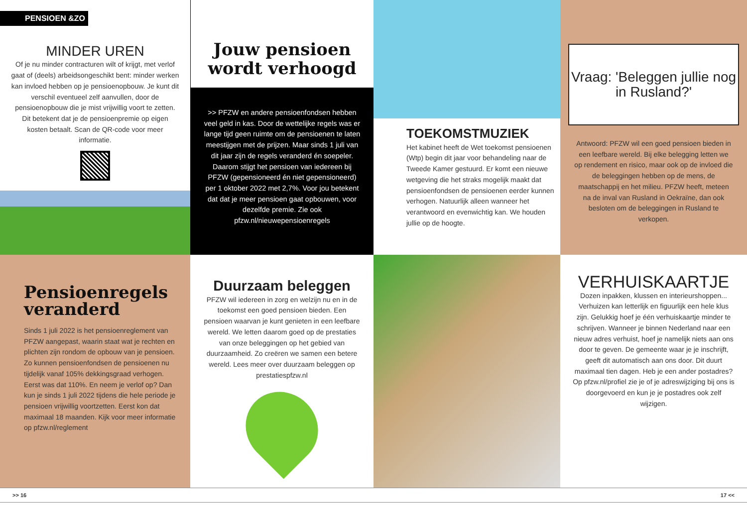PENSIOEN &ZO
MINDER UREN
Of je nu minder contracturen wilt of krijgt, met verlof gaat of (deels) arbeidsongeschikt bent: minder werken kan invloed hebben op je pensioenopbouw. Je kunt dit verschil eventueel zelf aanvullen, door de pensioenopbouw die je mist vrijwillig voort te zetten. Dit betekent dat je de pensioenpremie op eigen kosten betaalt. Scan de QR-code voor meer informatie.
Jouw pensioen wordt verhoogd
>> PFZW en andere pensioenfondsen hebben veel geld in kas. Door de wettelijke regels was er lange tijd geen ruimte om de pensioenen te laten meestijgen met de prijzen. Maar sinds 1 juli van dit jaar zijn de regels veranderd én soepeler. Daarom stijgt het pensioen van iedereen bij PFZW (gepensioneerd én niet gepensioneerd) per 1 oktober 2022 met 2,7%. Voor jou betekent dat dat je meer pensioen gaat opbouwen, voor dezelfde premie. Zie ook pfzw.nl/nieuwepensioenregels
TOEKOMSTMUZIEK
Het kabinet heeft de Wet toekomst pensioenen (Wtp) begin dit jaar voor behandeling naar de Tweede Kamer gestuurd. Er komt een nieuwe wetgeving die het straks mogelijk maakt dat pensioenfondsen de pensioenen eerder kunnen verhogen. Natuurlijk alleen wanneer het verantwoord en evenwichtig kan. We houden jullie op de hoogte.
Vraag: 'Beleggen jullie nog in Rusland?'
Antwoord: PFZW wil een goed pensioen bieden in een leefbare wereld. Bij elke belegging letten we op rendement en risico, maar ook op de invloed die de beleggingen hebben op de mens, de maatschappij en het milieu. PFZW heeft, meteen na de inval van Rusland in Oekraïne, dan ook besloten om de beleggingen in Rusland te verkopen.
Pensioenregels veranderd
Sinds 1 juli 2022 is het pensioenreglement van PFZW aangepast, waarin staat wat je rechten en plichten zijn rondom de opbouw van je pensioen. Zo kunnen pensioenfondsen de pensioenen nu tijdelijk vanaf 105% dekkingsgraad verhogen. Eerst was dat 110%. En neem je verlof op? Dan kun je sinds 1 juli 2022 tijdens die hele periode je pensioen vrijwillig voortzetten. Eerst kon dat maximaal 18 maanden. Kijk voor meer informatie op pfzw.nl/reglement
Duurzaam beleggen
PFZW wil iedereen in zorg en welzijn nu en in de toekomst een goed pensioen bieden. Een pensioen waarvan je kunt genieten in een leefbare wereld. We letten daarom goed op de prestaties van onze beleggingen op het gebied van duurzaamheid. Zo creëren we samen een betere wereld. Lees meer over duurzaam beleggen op prestatiespfzw.nl
VERHUISKAARTJE
Dozen inpakken, klussen en interieurshoppen... Verhuizen kan letterlijk en figuurlijk een hele klus zijn. Gelukkig hoef je één verhuiskaartje minder te schrijven. Wanneer je binnen Nederland naar een nieuw adres verhuist, hoef je namelijk niets aan ons door te geven. De gemeente waar je je inschrijft, geeft dit automatisch aan ons door. Dit duurt maximaal tien dagen. Heb je een ander postadres? Op pfzw.nl/profiel zie je of je adreswijziging bij ons is doorgevoerd en kun je je postadres ook zelf wijzigen.
>> 16 17 <<